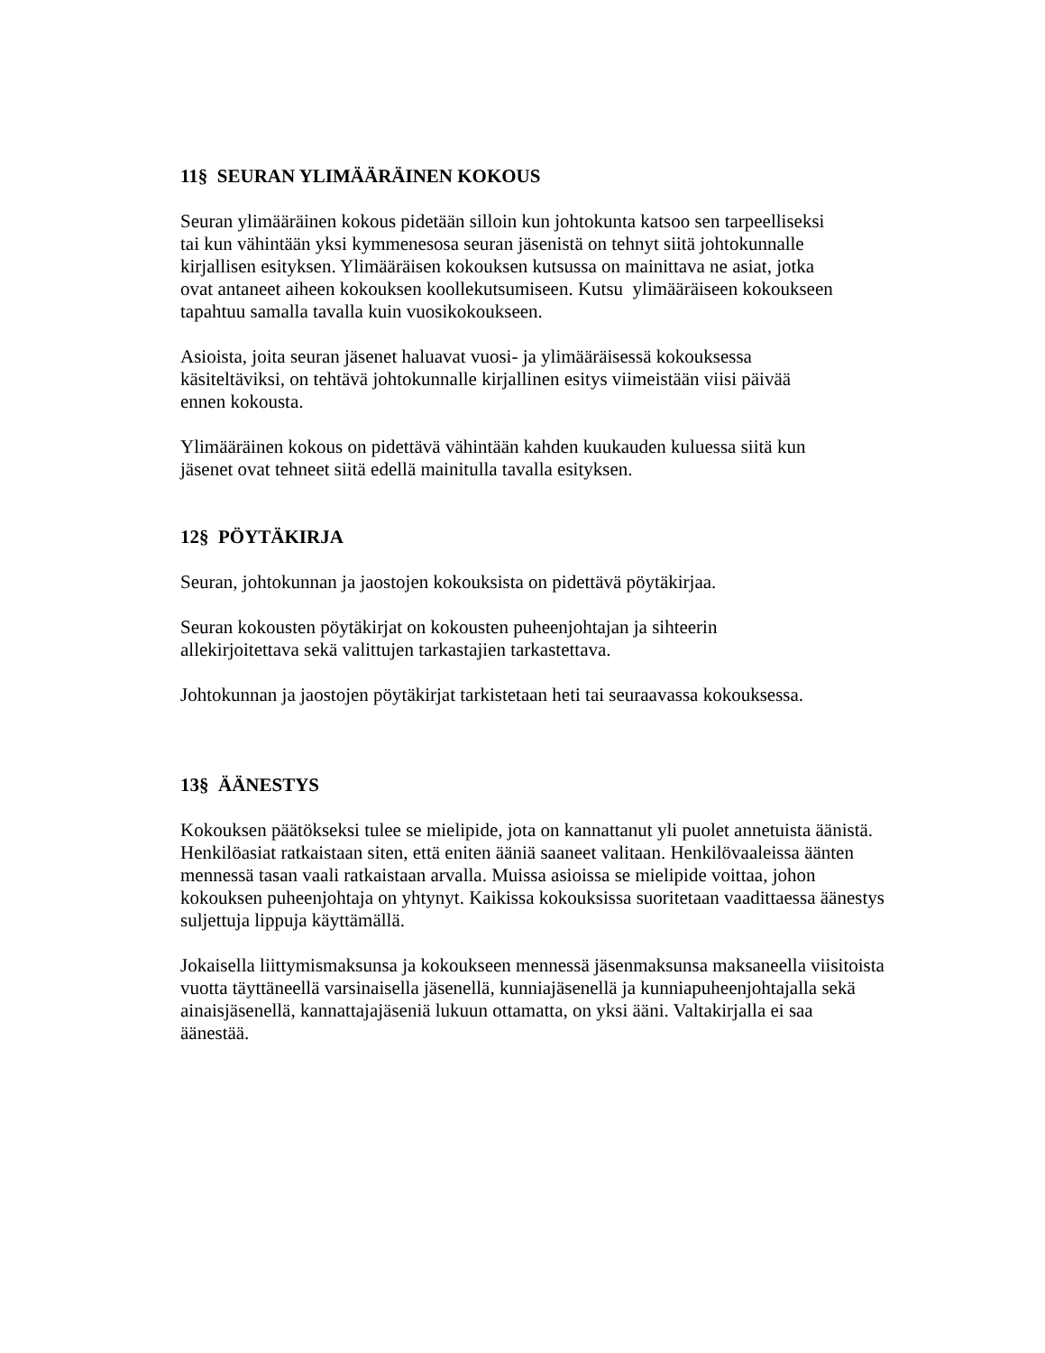11§ SEURAN YLIMÄÄRÄINEN KOKOUS
Seuran ylimääräinen kokous pidetään silloin kun johtokunta katsoo sen tarpeelliseksi
tai kun vähintään yksi kymmenesosa seuran jäsenistä on tehnyt siitä johtokunnalle
kirjallisen esityksen. Ylimääräisen kokouksen kutsussa on mainittava ne asiat, jotka
ovat antaneet aiheen kokouksen koollekutsumiseen. Kutsu ylimääräiseen kokoukseen
tapahtuu samalla tavalla kuin vuosikokoukseen.
Asioista, joita seuran jäsenet haluavat vuosi- ja ylimääräisessä kokouksessa
käsiteltäviksi, on tehtävä johtokunnalle kirjallinen esitys viimeistään viisi päivää
ennen kokousta.
Ylimääräinen kokous on pidettävä vähintään kahden kuukauden kuluessa siitä kun
jäsenet ovat tehneet siitä edellä mainitulla tavalla esityksen.
12§ PÖYTÄKIRJA
Seuran, johtokunnan ja jaostojen kokouksista on pidettävä pöytäkirjaa.
Seuran kokousten pöytäkirjat on kokousten puheenjohtajan ja sihteerin
allekirjoitettava sekä valittujen tarkastajien tarkastettava.
Johtokunnan ja jaostojen pöytäkirjat tarkistetaan heti tai seuraavassa kokouksessa.
13§ ÄÄNESTYS
Kokouksen päätökseksi tulee se mielipide, jota on kannattanut yli puolet annetuista äänistä.
Henkilöasiat ratkaistaan siten, että eniten ääniä saaneet valitaan. Henkilövaaleissa äänten
mennessä tasan vaali ratkaistaan arvalla. Muissa asioissa se mielipide voittaa, johon
kokouksen puheenjohtaja on yhtynyt. Kaikissa kokouksissa suoritetaan vaadittaessa äänestys
suljettuja lippuja käyttämällä.
Jokaisella liittymismaksunsa ja kokoukseen mennessä jäsenmaksunsa maksaneella viisitoista
vuotta täyttäneellä varsinaisella jäsenellä, kunniajäsenellä ja kunniapuheenjohtajalla sekä
ainaisjäsenellä, kannattajajäseniä lukuun ottamatta, on yksi ääni. Valtakirjalla ei saa
äänestää.